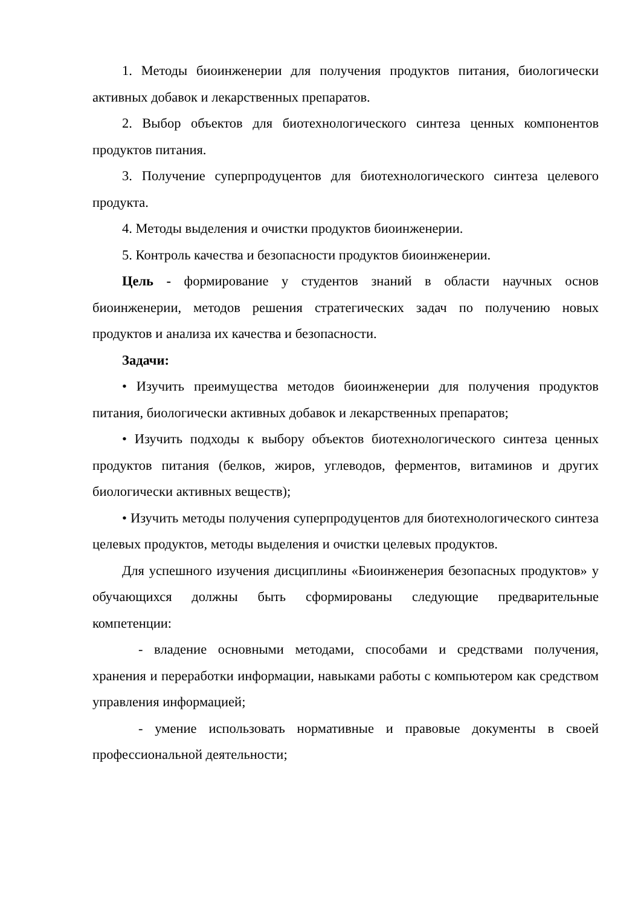1. Методы биоинженерии для получения продуктов питания, биологически активных добавок и лекарственных препаратов.
2. Выбор объектов для биотехнологического синтеза ценных компонентов продуктов питания.
3. Получение суперпродуцентов для биотехнологического синтеза целевого продукта.
4. Методы выделения и очистки продуктов биоинженерии.
5. Контроль качества и безопасности продуктов биоинженерии.
Цель - формирование у студентов знаний в области научных основ биоинженерии, методов решения стратегических задач по получению новых продуктов и анализа их качества и безопасности.
Задачи:
• Изучить преимущества методов биоинженерии для получения продуктов питания, биологически активных добавок и лекарственных препаратов;
• Изучить подходы к выбору объектов биотехнологического синтеза ценных продуктов питания (белков, жиров, углеводов, ферментов, витаминов и других биологически активных веществ);
• Изучить методы получения суперпродуцентов для биотехнологического синтеза целевых продуктов, методы выделения и очистки целевых продуктов.
Для успешного изучения дисциплины «Биоинженерия безопасных продуктов» у обучающихся должны быть сформированы следующие предварительные компетенции:
- владение основными методами, способами и средствами получения, хранения и переработки информации, навыками работы с компьютером как средством управления информацией;
- умение использовать нормативные и правовые документы в своей профессиональной деятельности;